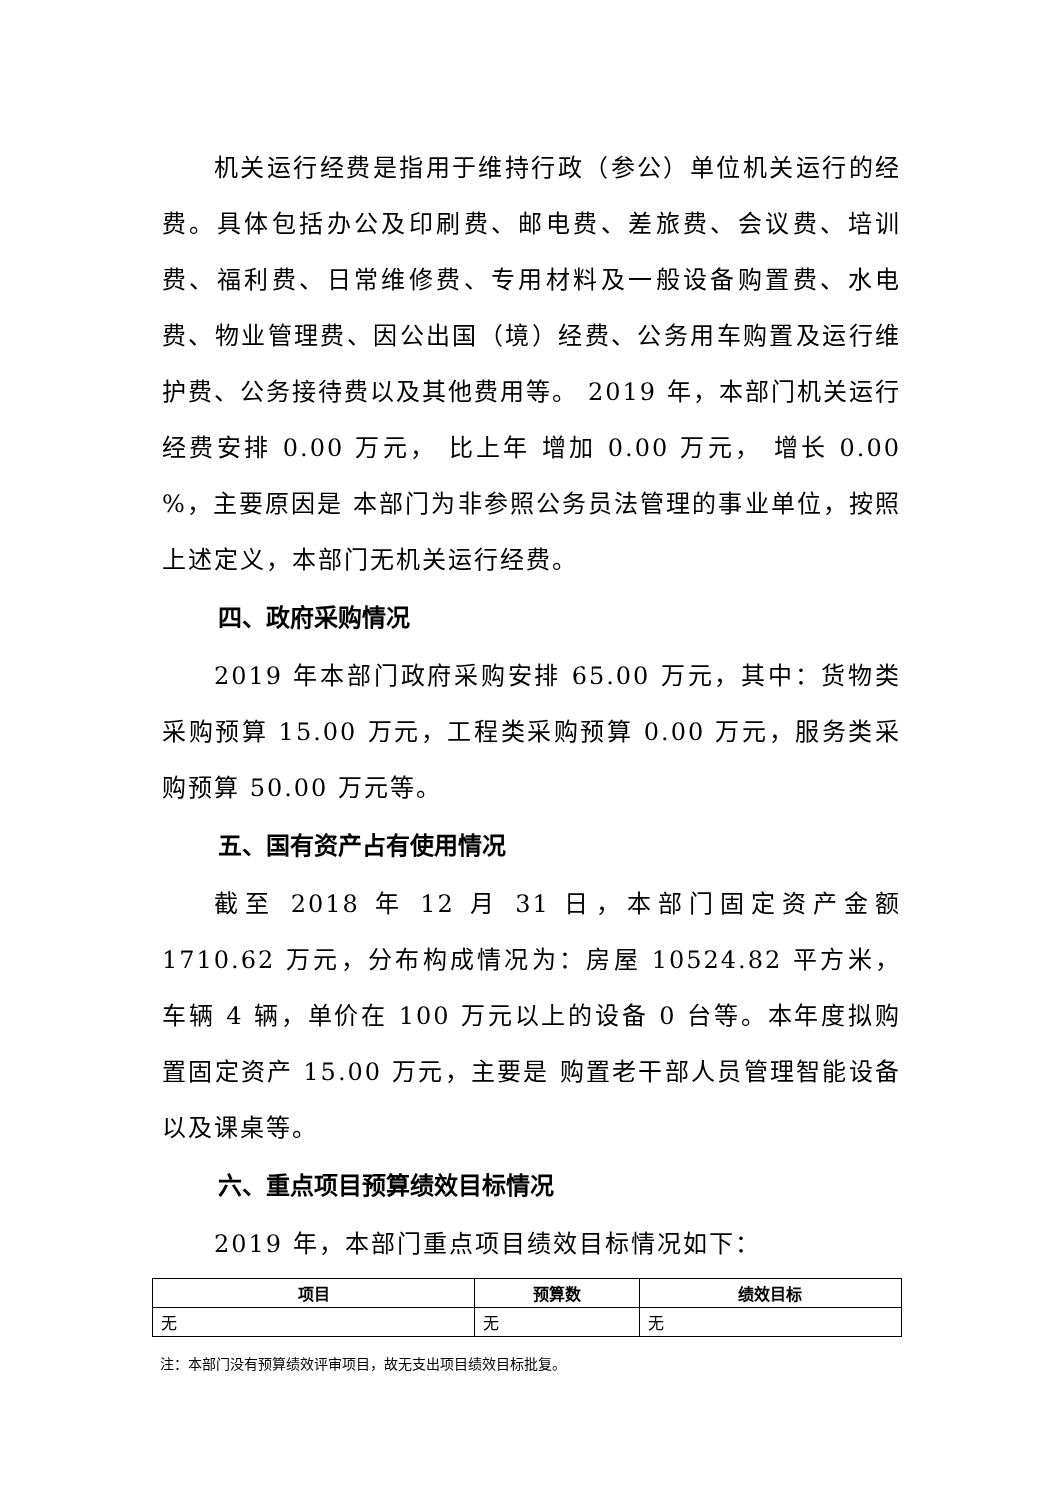机关运行经费是指用于维持行政（参公）单位机关运行的经费。具体包括办公及印刷费、邮电费、差旅费、会议费、培训费、福利费、日常维修费、专用材料及一般设备购置费、水电费、物业管理费、因公出国（境）经费、公务用车购置及运行维护费、公务接待费以及其他费用等。 2019 年，本部门机关运行经费安排 0.00 万元， 比上年 增加 0.00 万元， 增长 0.00 %，主要原因是 本部门为非参照公务员法管理的事业单位，按照上述定义，本部门无机关运行经费。
四、政府采购情况
2019 年本部门政府采购安排 65.00 万元，其中：货物类采购预算 15.00 万元，工程类采购预算 0.00 万元，服务类采购预算 50.00 万元等。
五、国有资产占有使用情况
截至 2018 年 12 月 31 日，本部门固定资产金额 1710.62 万元，分布构成情况为：房屋 10524.82 平方米，车辆 4 辆，单价在 100 万元以上的设备 0 台等。本年度拟购置固定资产 15.00 万元，主要是 购置老干部人员管理智能设备以及课桌等。
六、重点项目预算绩效目标情况
2019 年，本部门重点项目绩效目标情况如下：
| 项目 | 预算数 | 绩效目标 |
| --- | --- | --- |
| 无 | 无 | 无 |
注：本部门没有预算绩效评审项目，故无支出项目绩效目标批复。